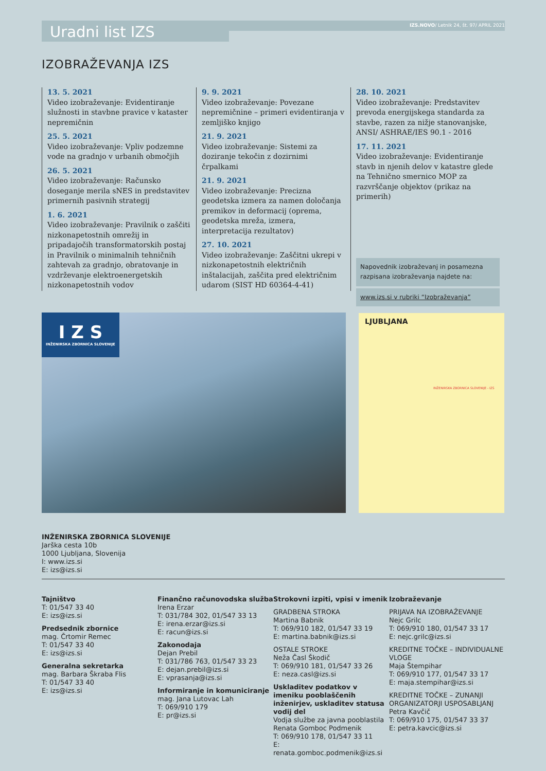Uradni list IZS
IZS.NOVO/ Letnik 24, št. 97/ APRIL 2021
IZOBRAŽEVANJA IZS
13. 5. 2021
Video izobraževanje: Evidentiranje služnosti in stavbne pravice v kataster nepremičnin
25. 5. 2021
Video izobraževanje: Vpliv podzemne vode na gradnjo v urbanih območjih
26. 5. 2021
Video izobraževanje: Računsko doseganje merila sNES in predstavitev primernih pasivnih strategij
1. 6. 2021
Video izobraževanje: Pravilnik o zaščiti nizkonapetostnih omrežij in pripadajočih transformatorskih postaj in Pravilnik o minimalnih tehničnih zahtevah za gradnjo, obratovanje in vzdrževanje elektroenergetskih nizkonapetostnih vodov
9. 9. 2021
Video izobraževanje: Povezane nepremičnine – primeri evidentiranja v zemljiško knjigo
21. 9. 2021
Video izobraževanje: Sistemi za doziranje tekočin z dozirnimi črpalkami
21. 9. 2021
Video izobraževanje: Precizna geodetska izmera za namen določanja premikov in deformacij (oprema, geodetska mreža, izmera, interpretacija rezultatov)
27. 10. 2021
Video izobraževanje: Zaščitni ukrepi v nizkonapetostnih električnih inštalacijah, zaščita pred električnim udarom (SIST HD 60364-4-41)
28. 10. 2021
Video izobraževanje: Predstavitev prevoda energijskega standarda za stavbe, razen za nižje stanovanjske, ANSI/ ASHRAE/IES 90.1 - 2016
17. 11. 2021
Video izobraževanje: Evidentiranje stavb in njenih delov v katastre glede na Tehnično smernico MOP za razvrščanje objektov (prikaz na primerih)
Napovednik izobraževanj in posamezna razpisana izobraževanja najdete na:
www.izs.si v rubriki “Izobraževanja”
I Z S
INŽENIRSKA ZBORNICA SLOVENIJE
LJUBLJANA
INŽENIRSKA ZBORNICA SLOVENIJE - IZS
INŽENIRSKA ZBORNICA SLOVENIJE
Jarška cesta 10b
1000 Ljubljana, Slovenija
I: www.izs.si
E: izs@izs.si
Tajništvo
T: 01/547 33 40
E: izs@izs.si
Predsednik zbornice
mag. Črtomir Remec
T: 01/547 33 40
E: izs@izs.si
Generalna sekretarka
mag. Barbara Škraba Flis
T: 01/547 33 40
E: izs@izs.si
Finančno računovodska služba
Irena Erzar
T: 031/784 302, 01/547 33 13
E: irena.erzar@izs.si
E: racun@izs.si
Zakonodaja
Dejan Prebil
T: 031/786 763, 01/547 33 23
E: dejan.prebil@izs.si
E: vprasanja@izs.si
Informiranje in komuniciranje
mag. Jana Lutovac Lah
T: 069/910 179
E: pr@izs.si
Strokovni izpiti, vpisi v imenik
GRADBENA STROKA
Martina Babnik
T: 069/910 182, 01/547 33 19
E: martina.babnik@izs.si
OSTALE STROKE
Neža Časl Škodič
T: 069/910 181, 01/547 33 26
E: neza.casl@izs.si
Uskladitev podatkov v imeniku pooblaščenih inženirjev, uskladitev statusa vodij del
Vodja službe za javna pooblastila
Renata Gomboc Podmenik
T: 069/910 178, 01/547 33 11
E: renata.gomboc.podmenik@izs.si
Izobraževanje
PRIJAVA NA IZOBRAŽEVANJE
Nejc Grilc
T: 069/910 180, 01/547 33 17
E: nejc.grilc@izs.si
KREDITNE TOČKE – INDIVIDUALNE VLOGE
Maja Štempihar
T: 069/910 177, 01/547 33 17
E: maja.stempihar@izs.si
KREDITNE TOČKE – ZUNANJI ORGANIZATORJI USPOSABLJANJ
Petra Kavčič
T: 069/910 175, 01/547 33 37
E: petra.kavcic@izs.si